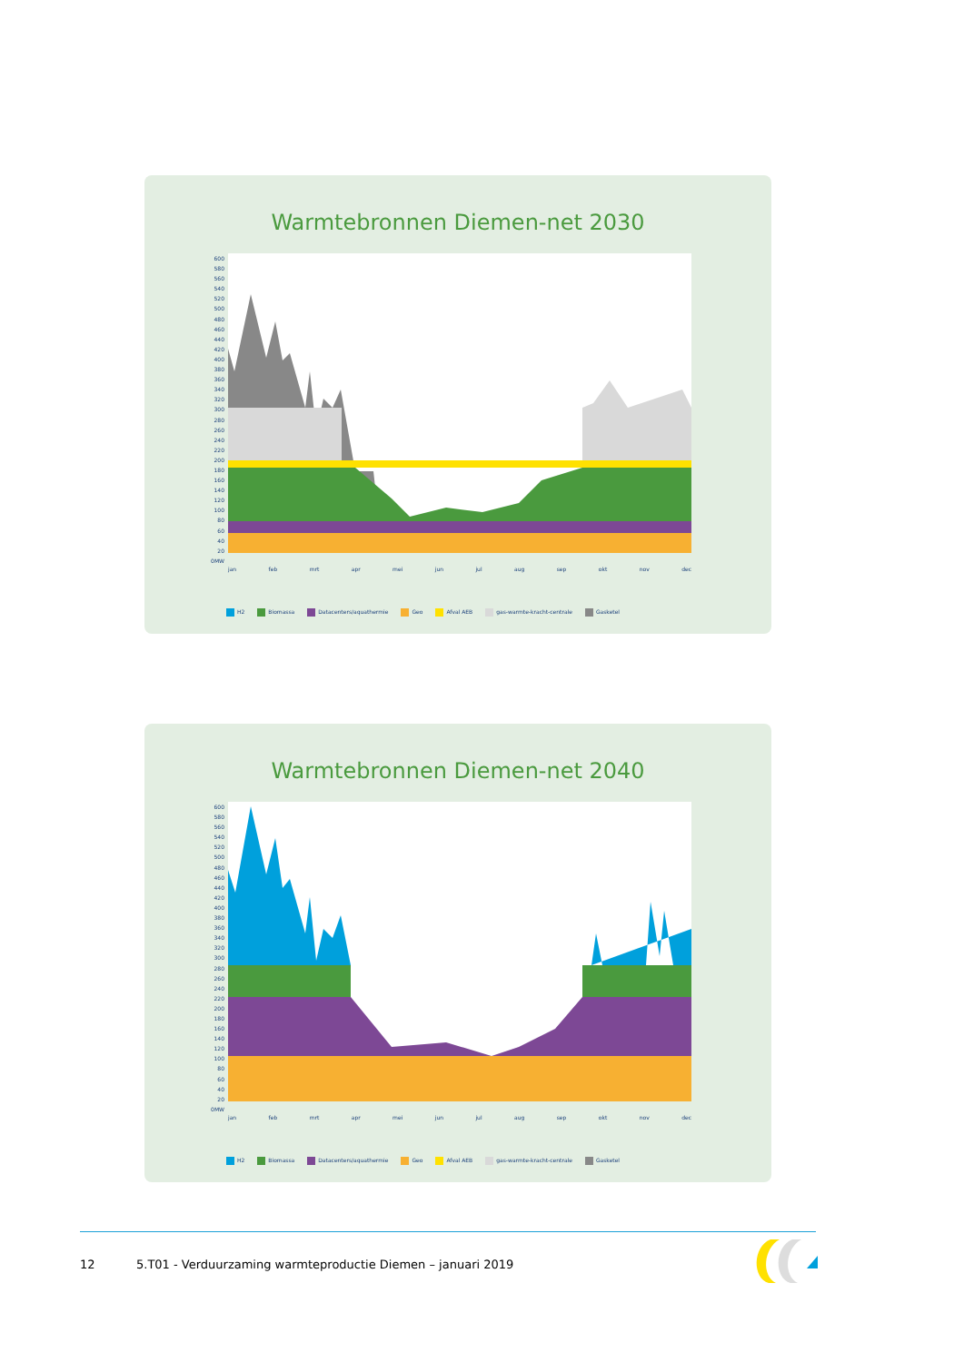Warmtebronnen Diemen-net 2030
600
580
560
540
520
500
480
460
440
420
400
380
360
340
320
300
280
260
240
220
200
180
160
140
120
100
80
60
40
20
0MW
jan feb mrt apr mei jun jul aug sep okt nov dec
H2 Biomassa Datacenters/aquathermie Geo Afval AEB gas-warmte-kracht-centrale Gasketel
Warmtebronnen Diemen-net 2040
600
580
560
540
520
500
480
460
440
420
400
380
360
340
320
300
280
260
240
220
200
180
160
140
120
100
80
60
40
20
0MW
jan feb mrt apr mei jun jul aug sep okt nov dec
H2 Biomassa Datacenters/aquathermie Geo Afval AEB gas-warmte-kracht-centrale Gasketel
12 5.T01 - Verduurzaming warmteproductie Diemen – januari 2019